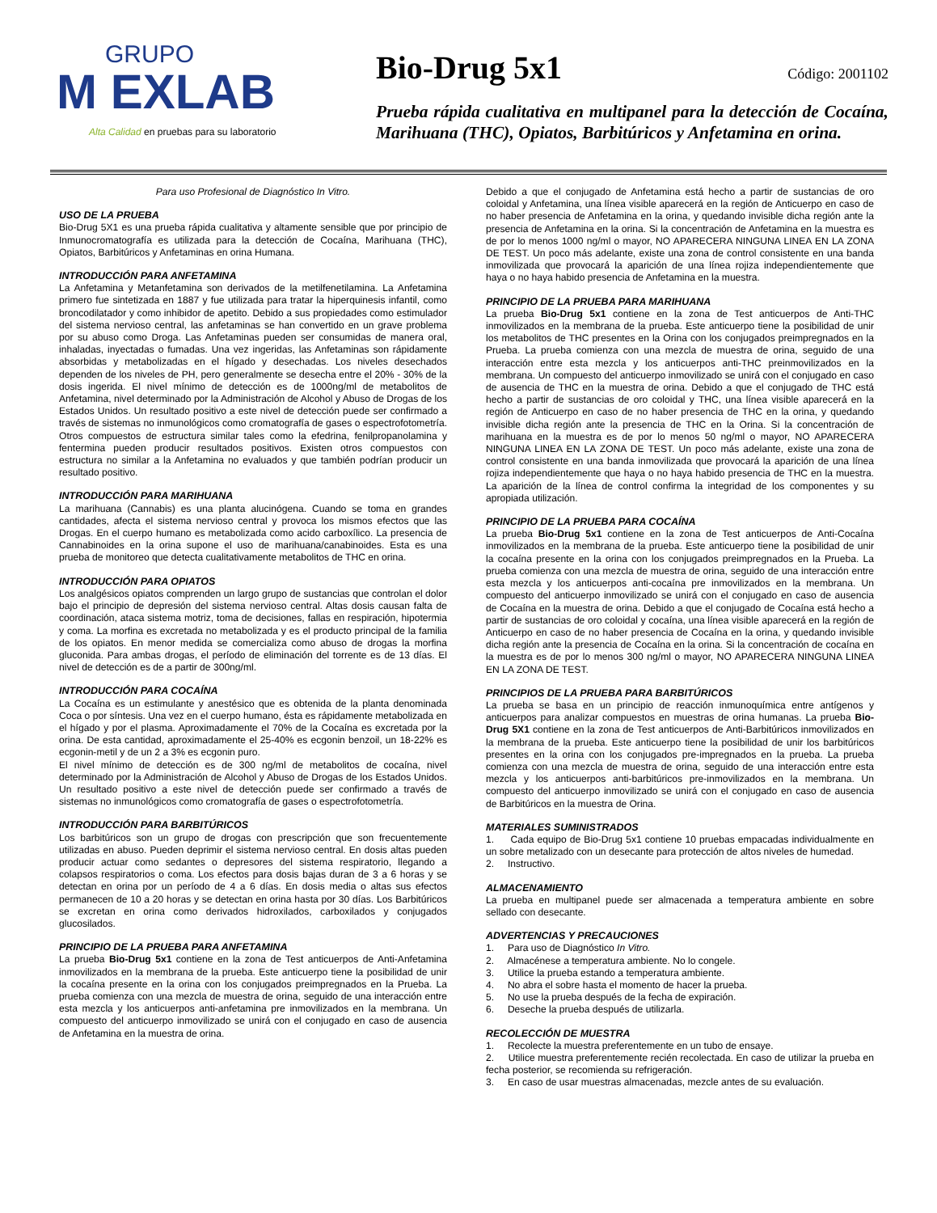GRUPO
M EXLAB
Alta Calidad en pruebas para su laboratorio
Bio-Drug 5x1
Código: 2001102
Prueba rápida cualitativa en multipanel para la detección de Cocaína, Marihuana (THC), Opiatos, Barbitúricos y Anfetamina en orina.
Para uso Profesional de Diagnóstico In Vitro.
USO DE LA PRUEBA
Bio-Drug 5X1 es una prueba rápida cualitativa y altamente sensible que por principio de Inmunocromatografía es utilizada para la detección de Cocaína, Marihuana (THC), Opiatos, Barbitúricos y Anfetaminas en orina Humana.
INTRODUCCIÓN PARA ANFETAMINA
La Anfetamina y Metanfetamina son derivados de la metilfenetilamina. La Anfetamina primero fue sintetizada en 1887 y fue utilizada para tratar la hiperquinesis infantil, como broncodilatador y como inhibidor de apetito. Debido a sus propiedades como estimulador del sistema nervioso central, las anfetaminas se han convertido en un grave problema por su abuso como Droga. Las Anfetaminas pueden ser consumidas de manera oral, inhaladas, inyectadas o fumadas. Una vez ingeridas, las Anfetaminas son rápidamente absorbidas y metabolizadas en el hígado y desechadas. Los niveles desechados dependen de los niveles de PH, pero generalmente se desecha entre el 20% - 30% de la dosis ingerida. El nivel mínimo de detección es de 1000ng/ml de metabolitos de Anfetamina, nivel determinado por la Administración de Alcohol y Abuso de Drogas de los Estados Unidos. Un resultado positivo a este nivel de detección puede ser confirmado a través de sistemas no inmunológicos como cromatografía de gases o espectrofotometría. Otros compuestos de estructura similar tales como la efedrina, fenilpropanolamina y fentermina pueden producir resultados positivos. Existen otros compuestos con estructura no similar a la Anfetamina no evaluados y que también podrían producir un resultado positivo.
INTRODUCCIÓN PARA MARIHUANA
La marihuana (Cannabis) es una planta alucinógena. Cuando se toma en grandes cantidades, afecta el sistema nervioso central y provoca los mismos efectos que las Drogas. En el cuerpo humano es metabolizada como acido carboxílico. La presencia de Cannabinoides en la orina supone el uso de marihuana/canabinoides. Esta es una prueba de monitoreo que detecta cualitativamente metabolitos de THC en orina.
INTRODUCCIÓN PARA OPIATOS
Los analgésicos opiatos comprenden un largo grupo de sustancias que controlan el dolor bajo el principio de depresión del sistema nervioso central. Altas dosis causan falta de coordinación, ataca sistema motriz, toma de decisiones, fallas en respiración, hipotermia y coma. La morfina es excretada no metabolizada y es el producto principal de la familia de los opiatos. En menor medida se comercializa como abuso de drogas la morfina gluconida. Para ambas drogas, el período de eliminación del torrente es de 13 días. El nivel de detección es de a partir de 300ng/ml.
INTRODUCCIÓN PARA COCAÍNA
La Cocaína es un estimulante y anestésico que es obtenida de la planta denominada Coca o por síntesis. Una vez en el cuerpo humano, ésta es rápidamente metabolizada en el hígado y por el plasma. Aproximadamente el 70% de la Cocaína es excretada por la orina. De esta cantidad, aproximadamente el 25-40% es ecgonin benzoil, un 18-22% es ecgonin-metil y de un 2 a 3% es ecgonin puro.
El nivel mínimo de detección es de 300 ng/ml de metabolitos de cocaína, nivel determinado por la Administración de Alcohol y Abuso de Drogas de los Estados Unidos. Un resultado positivo a este nivel de detección puede ser confirmado a través de sistemas no inmunológicos como cromatografía de gases o espectrofotometría.
INTRODUCCIÓN PARA BARBITÚRICOS
Los barbitúricos son un grupo de drogas con prescripción que son frecuentemente utilizadas en abuso. Pueden deprimir el sistema nervioso central. En dosis altas pueden producir actuar como sedantes o depresores del sistema respiratorio, llegando a colapsos respiratorios o coma. Los efectos para dosis bajas duran de 3 a 6 horas y se detectan en orina por un período de 4 a 6 días. En dosis media o altas sus efectos permanecen de 10 a 20 horas y se detectan en orina hasta por 30 días. Los Barbitúricos se excretan en orina como derivados hidroxilados, carboxilados y conjugados glucosilados.
PRINCIPIO DE LA PRUEBA PARA ANFETAMINA
La prueba Bio-Drug 5x1 contiene en la zona de Test anticuerpos de Anti-Anfetamina inmovilizados en la membrana de la prueba. Este anticuerpo tiene la posibilidad de unir la cocaína presente en la orina con los conjugados preimpregnados en la Prueba. La prueba comienza con una mezcla de muestra de orina, seguido de una interacción entre esta mezcla y los anticuerpos anti-anfetamina pre inmovilizados en la membrana. Un compuesto del anticuerpo inmovilizado se unirá con el conjugado en caso de ausencia de Anfetamina en la muestra de orina.
Debido a que el conjugado de Anfetamina está hecho a partir de sustancias de oro coloidal y Anfetamina, una línea visible aparecerá en la región de Anticuerpo en caso de no haber presencia de Anfetamina en la orina, y quedando invisible dicha región ante la presencia de Anfetamina en la orina. Si la concentración de Anfetamina en la muestra es de por lo menos 1000 ng/ml o mayor, NO APARECERA NINGUNA LINEA EN LA ZONA DE TEST. Un poco más adelante, existe una zona de control consistente en una banda inmovilizada que provocará la aparición de una línea rojiza independientemente que haya o no haya habido presencia de Anfetamina en la muestra.
PRINCIPIO DE LA PRUEBA PARA MARIHUANA
La prueba Bio-Drug 5x1 contiene en la zona de Test anticuerpos de Anti-THC inmovilizados en la membrana de la prueba. Este anticuerpo tiene la posibilidad de unir los metabolitos de THC presentes en la Orina con los conjugados preimpregnados en la Prueba. La prueba comienza con una mezcla de muestra de orina, seguido de una interacción entre esta mezcla y los anticuerpos anti-THC preinmovilizados en la membrana. Un compuesto del anticuerpo inmovilizado se unirá con el conjugado en caso de ausencia de THC en la muestra de orina. Debido a que el conjugado de THC está hecho a partir de sustancias de oro coloidal y THC, una línea visible aparecerá en la región de Anticuerpo en caso de no haber presencia de THC en la orina, y quedando invisible dicha región ante la presencia de THC en la Orina. Si la concentración de marihuana en la muestra es de por lo menos 50 ng/ml o mayor, NO APARECERA NINGUNA LINEA EN LA ZONA DE TEST. Un poco más adelante, existe una zona de control consistente en una banda inmovilizada que provocará la aparición de una línea rojiza independientemente que haya o no haya habido presencia de THC en la muestra. La aparición de la línea de control confirma la integridad de los componentes y su apropiada utilización.
PRINCIPIO DE LA PRUEBA PARA COCAÍNA
La prueba Bio-Drug 5x1 contiene en la zona de Test anticuerpos de Anti-Cocaína inmovilizados en la membrana de la prueba. Este anticuerpo tiene la posibilidad de unir la cocaína presente en la orina con los conjugados preimpregnados en la Prueba. La prueba comienza con una mezcla de muestra de orina, seguido de una interacción entre esta mezcla y los anticuerpos anti-cocaína pre inmovilizados en la membrana. Un compuesto del anticuerpo inmovilizado se unirá con el conjugado en caso de ausencia de Cocaína en la muestra de orina. Debido a que el conjugado de Cocaína está hecho a partir de sustancias de oro coloidal y cocaína, una línea visible aparecerá en la región de Anticuerpo en caso de no haber presencia de Cocaína en la orina, y quedando invisible dicha región ante la presencia de Cocaína en la orina. Si la concentración de cocaína en la muestra es de por lo menos 300 ng/ml o mayor, NO APARECERA NINGUNA LINEA EN LA ZONA DE TEST.
PRINCIPIOS DE LA PRUEBA PARA BARBITÚRICOS
La prueba se basa en un principio de reacción inmunoquímica entre antígenos y anticuerpos para analizar compuestos en muestras de orina humanas. La prueba Bio-Drug 5X1 contiene en la zona de Test anticuerpos de Anti-Barbitúricos inmovilizados en la membrana de la prueba. Este anticuerpo tiene la posibilidad de unir los barbitúricos presentes en la orina con los conjugados pre-impregnados en la prueba. La prueba comienza con una mezcla de muestra de orina, seguido de una interacción entre esta mezcla y los anticuerpos anti-barbitúricos pre-inmovilizados en la membrana. Un compuesto del anticuerpo inmovilizado se unirá con el conjugado en caso de ausencia de Barbitúricos en la muestra de Orina.
MATERIALES SUMINISTRADOS
1. Cada equipo de Bio-Drug 5x1 contiene 10 pruebas empacadas individualmente en un sobre metalizado con un desecante para protección de altos niveles de humedad.
2. Instructivo.
ALMACENAMIENTO
La prueba en multipanel puede ser almacenada a temperatura ambiente en sobre sellado con desecante.
ADVERTENCIAS Y PRECAUCIONES
1. Para uso de Diagnóstico In Vitro.
2. Almacénese a temperatura ambiente. No lo congele.
3. Utilice la prueba estando a temperatura ambiente.
4. No abra el sobre hasta el momento de hacer la prueba.
5. No use la prueba después de la fecha de expiración.
6. Deseche la prueba después de utilizarla.
RECOLECCIÓN DE MUESTRA
1. Recolecte la muestra preferentemente en un tubo de ensaye.
2. Utilice muestra preferentemente recién recolectada. En caso de utilizar la prueba en fecha posterior, se recomienda su refrigeración.
3. En caso de usar muestras almacenadas, mezcle antes de su evaluación.